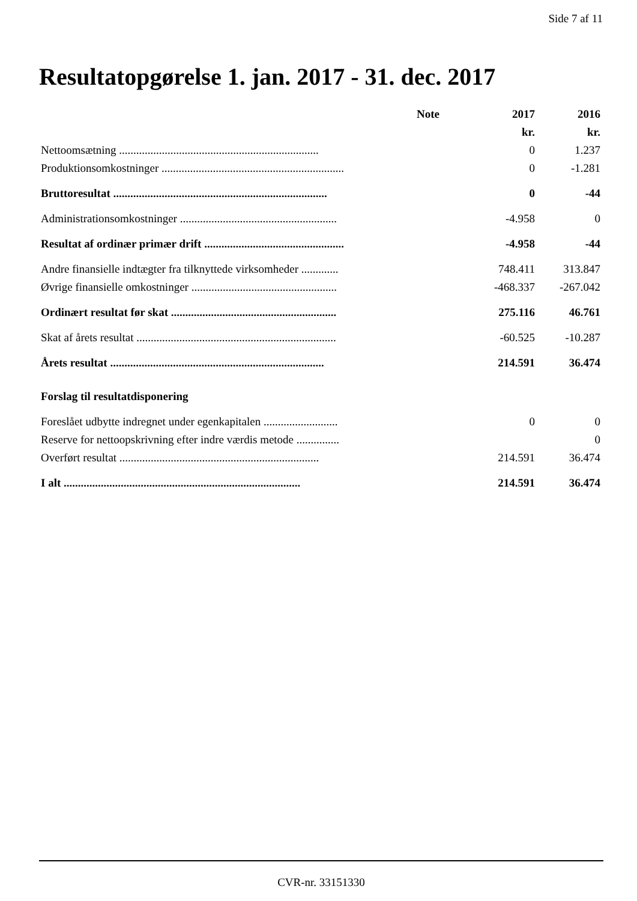Side 7 af 11
Resultatopgørelse 1. jan. 2017 - 31. dec. 2017
| | Note | 2017 | 2016 |
| --- | --- | --- | --- |
| | | kr. | kr. |
| Nettoomsætning ...................................................................... | | 0 | 1.237 |
| Produktionsomkostninger ................................................................ | | 0 | -1.281 |
| Bruttoresultat ........................................................................... | | 0 | -44 |
| Administrationsomkostninger ....................................................... | | -4.958 | 0 |
| Resultat af ordinær primær drift ................................................. | | -4.958 | -44 |
| Andre finansielle indtægter fra tilknyttede virksomheder ............. | | 748.411 | 313.847 |
| Øvrige finansielle omkostninger ................................................... | | -468.337 | -267.042 |
| Ordinært resultat før skat .......................................................... | | 275.116 | 46.761 |
| Skat af årets resultat ...................................................................... | | -60.525 | -10.287 |
| Årets resultat ........................................................................... | | 214.591 | 36.474 |
| Forslag til resultatdisponering | | | |
| Foreslået udbytte indregnet under egenkapitalen .......................... | | 0 | 0 |
| Reserve for nettoopskrivning efter indre værdis metode ............... | | | 0 |
| Overført resultat ...................................................................... | | 214.591 | 36.474 |
| I alt ................................................................................... | | 214.591 | 36.474 |
CVR-nr. 33151330